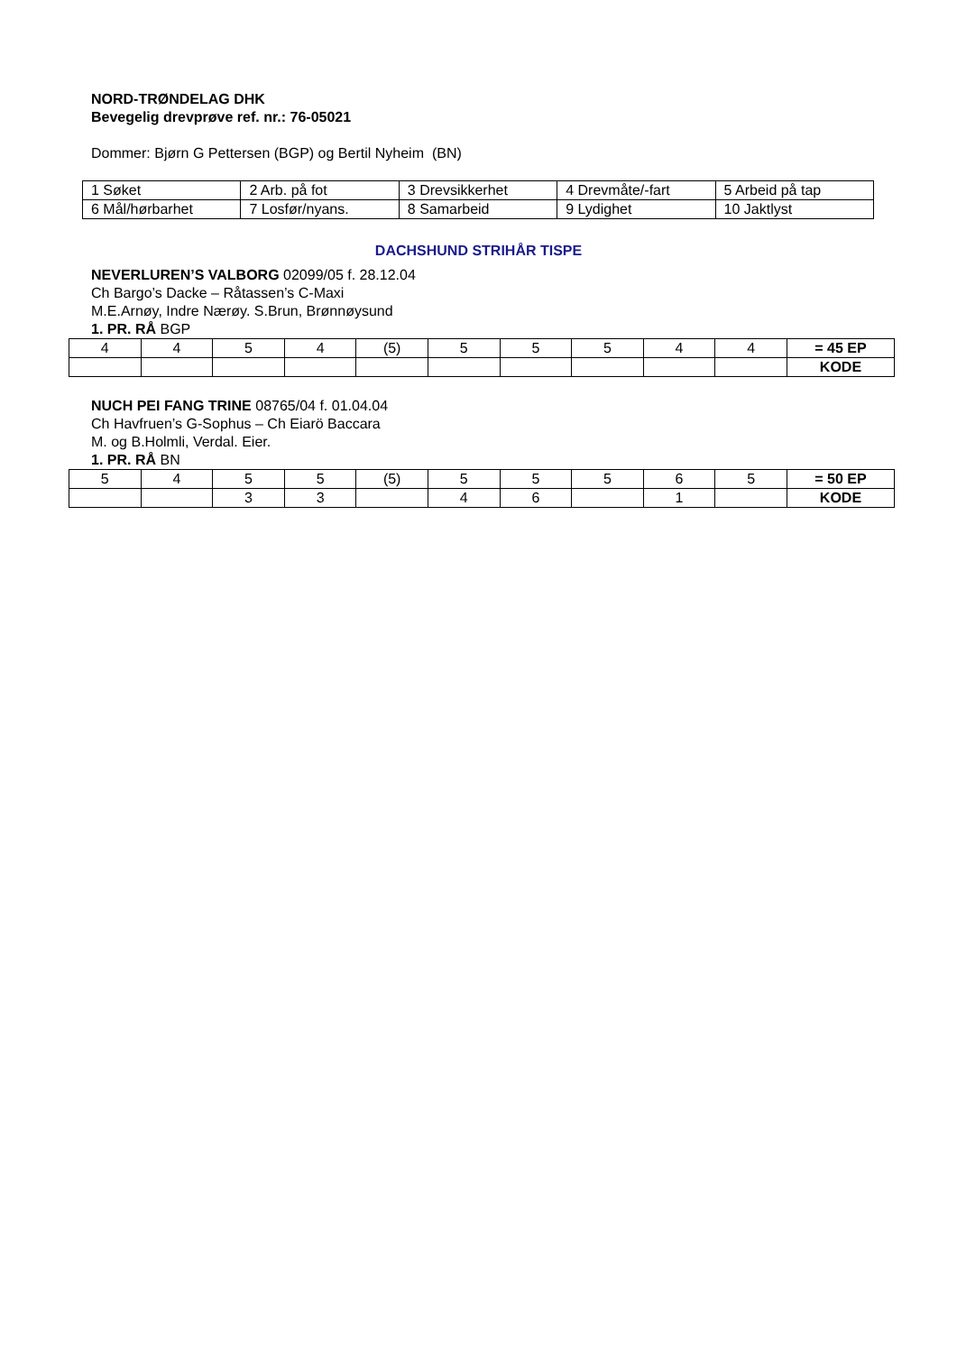NORD-TRØNDELAG DHK
Bevegelig drevprøve ref. nr.: 76-05021
Dommer: Bjørn G Pettersen (BGP) og Bertil Nyheim (BN)
| 1 Søket | 2 Arb. på fot | 3 Drevsikkerhet | 4 Drevmåte/-fart | 5 Arbeid på tap |
| 6 Mål/hørbarhet | 7 Losfør/nyans. | 8 Samarbeid | 9 Lydighet | 10 Jaktlyst |
DACHSHUND STRIHÅR TISPE
NEVERLUREN’S VALBORG 02099/05 f. 28.12.04
Ch Bargo’s Dacke – Råtassen’s C-Maxi
M.E.Arnøy, Indre Nærøy. S.Brun, Brønnøysund
1. PR. RÅ BGP
| 4 | 4 | 5 | 4 | (5) | 5 | 5 | 5 | 4 | 4 | = 45 EP |
| | | | | | | | | | | KODE |
NUCH PEI FANG TRINE 08765/04 f. 01.04.04
Ch Havfruen’s G-Sophus – Ch Eiarö Baccara
M. og B.Holmli, Verdal. Eier.
1. PR. RÅ BN
| 5 | 4 | 5 | 5 | (5) | 5 | 5 | 5 | 6 | 5 | = 50 EP |
| | | 3 | 3 | | 4 | 6 | | 1 | | KODE |